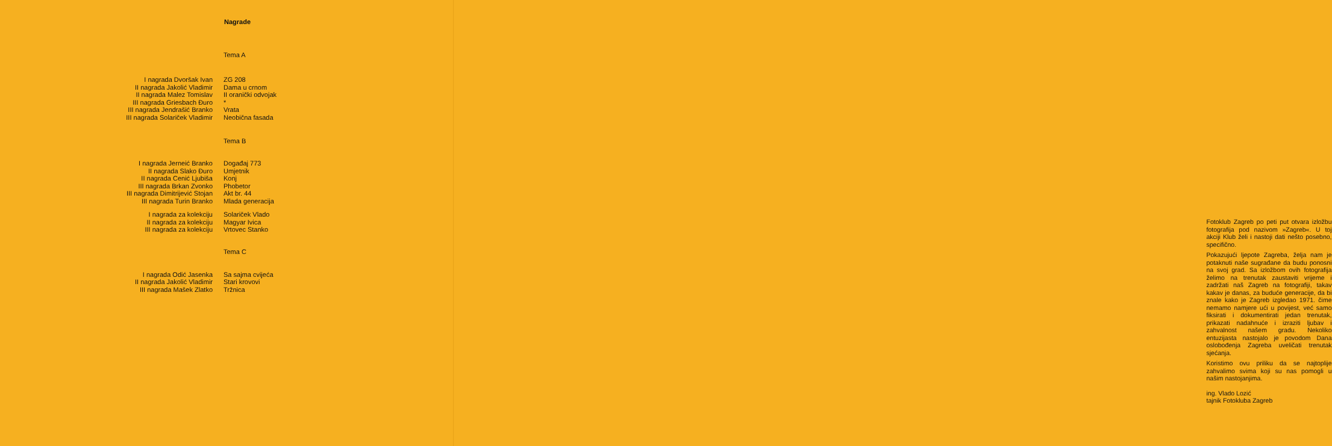Nagrade
| Tema A | |
| I nagrada Dvoršak Ivan | ZG 208 |
| II nagrada Jakolić Vladimir | Dama u crnom |
| II nagrada Malez Tomislav | II oranički odvojak |
| III nagrada Griesbach Đuro | * |
| III nagrada Jendrašić Branko | Vrata |
| III nagrada Solariček Vladimir | Neobična fasada |
| Tema B | |
| I nagrada Jerneić Branko | Događaj 773 |
| II nagrada Slako Đuro | Umjetnik |
| II nagrada Cenić Ljubiša | Konj |
| III nagrada Brkan Zvonko | Phobetor |
| III nagrada Dimitrijević Stojan | Akt br. 44 |
| III nagrada Turin Branko | Mlada generacija |
| I nagrada za kolekciju | Solariček Vlado |
| II nagrada za kolekciju | Magyar Ivica |
| III nagrada za kolekciju | Vrtovec Stanko |
| Tema C | |
| I nagrada Odić Jasenka | Sa sajma cvijeća |
| II nagrada Jakolić Vladimir | Stari krovovi |
| III nagrada Mašek Zlatko | Tržnica |
Fotoklub Zagreb po peti put otvara izložbu fotografija pod nazivom »Zagreb«. U toj akciji Klub želi i nastoji dati nešto posebno, specifično.
Pokazujući ljepote Zagreba, želja nam je potaknuti naše sugrađane da budu ponosni na svoj grad. Sa izložbom ovih fotografija želimo na trenutak zaustaviti vrijeme i zadržati naš Zagreb na fotografiji, takav kakav je danas, za buduće generacije, da bi znale kako je Zagreb izgledao 1971. čime nemamo namjere ući u povijest, već samo fiksirati i dokumentirati jedan trenutak, prikazati nadahnuće i izraziti ljubav i zahvalnost našem gradu. Nekoliko entuzijasta nastojalo je povodom Dana oslobođenja Zagreba uveličati trenutak sjećanja.
Koristimo ovu priliku da se najtoplije zahvalimo svima koji su nas pomogli u našim nastojanjima.
ing. Vlado Lozić
tajnik Fotokluba Zagreb